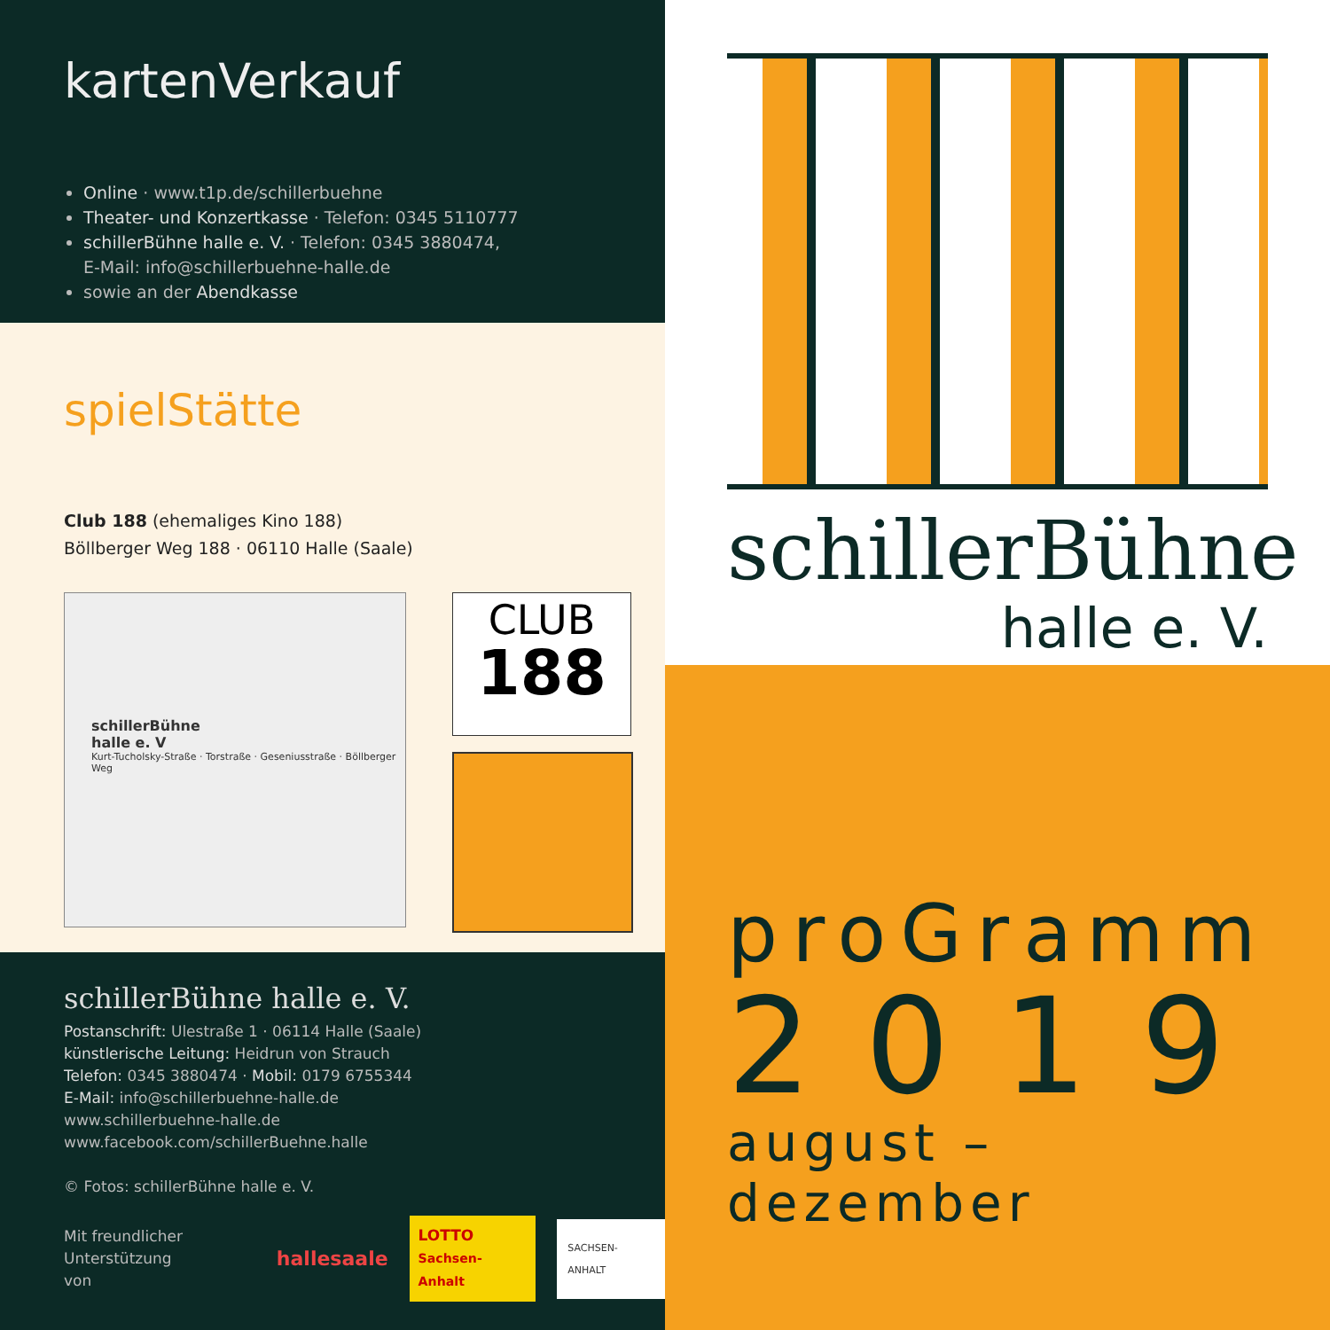kartenVerkauf
Online · www.t1p.de/schillerbuehne
Theater- und Konzertkasse · Telefon: 0345 5110777
schillerBühne halle e. V. · Telefon: 0345 3880474,
E-Mail: info@schillerbuehne-halle.de
sowie an der Abendkasse
spielStätte
Club 188 (ehemaliges Kino 188)
Böllberger Weg 188 · 06110 Halle (Saale)
schillerBühne
halle e. V
Kurt-Tucholsky-Straße · Torstraße · Geseniusstraße · Böllberger Weg
CLUB
188
schillerBühne halle e. V.
Postanschrift: Ulestraße 1 · 06114 Halle (Saale)
künstlerische Leitung: Heidrun von Strauch
Telefon: 0345 3880474 · Mobil: 0179 6755344
E-Mail: info@schillerbuehne-halle.de
www.schillerbuehne-halle.de
www.facebook.com/schillerBuehne.halle
© Fotos: schillerBühne halle e. V.
Mit freundlicher
Unterstützung von hallesaale LOTTO
Sachsen-Anhalt SACHSEN-ANHALT
schillerBühne
halle e. V.
proGramm
2019
august – dezember